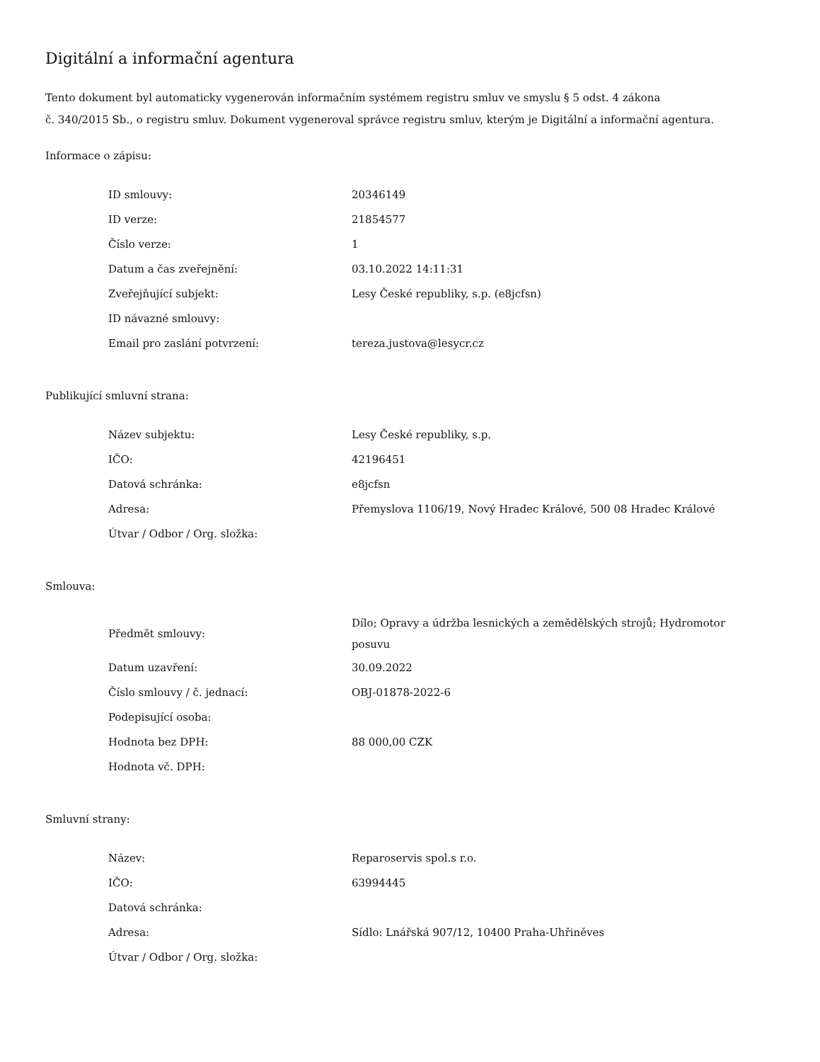Digitální a informační agentura
Tento dokument byl automaticky vygenerován informačním systémem registru smluv ve smyslu § 5 odst. 4 zákona
č. 340/2015 Sb., o registru smluv. Dokument vygeneroval správce registru smluv, kterým je Digitální a informační agentura.
Informace o zápisu:
| ID smlouvy: | 20346149 |
| ID verze: | 21854577 |
| Číslo verze: | 1 |
| Datum a čas zveřejnění: | 03.10.2022 14:11:31 |
| Zveřejňující subjekt: | Lesy České republiky, s.p. (e8jcfsn) |
| ID návazné smlouvy: | |
| Email pro zaslání potvrzení: | tereza.justova@lesycr.cz |
Publikující smluvní strana:
| Název subjektu: | Lesy České republiky, s.p. |
| IČO: | 42196451 |
| Datová schránka: | e8jcfsn |
| Adresa: | Přemyslova 1106/19, Nový Hradec Králové, 500 08 Hradec Králové |
| Útvar / Odbor / Org. složka: | |
Smlouva:
| Předmět smlouvy: | Dílo; Opravy a údržba lesnických a zemědělských strojů; Hydromotor posuvu |
| Datum uzavření: | 30.09.2022 |
| Číslo smlouvy / č. jednací: | OBJ-01878-2022-6 |
| Podepisující osoba: | |
| Hodnota bez DPH: | 88 000,00 CZK |
| Hodnota vč. DPH: | |
Smluvní strany:
| Název: | Reparoservis spol.s r.o. |
| IČO: | 63994445 |
| Datová schránka: | |
| Adresa: | Sídlo: Lnářská 907/12, 10400 Praha-Uhřiněves |
| Útvar / Odbor / Org. složka: | |